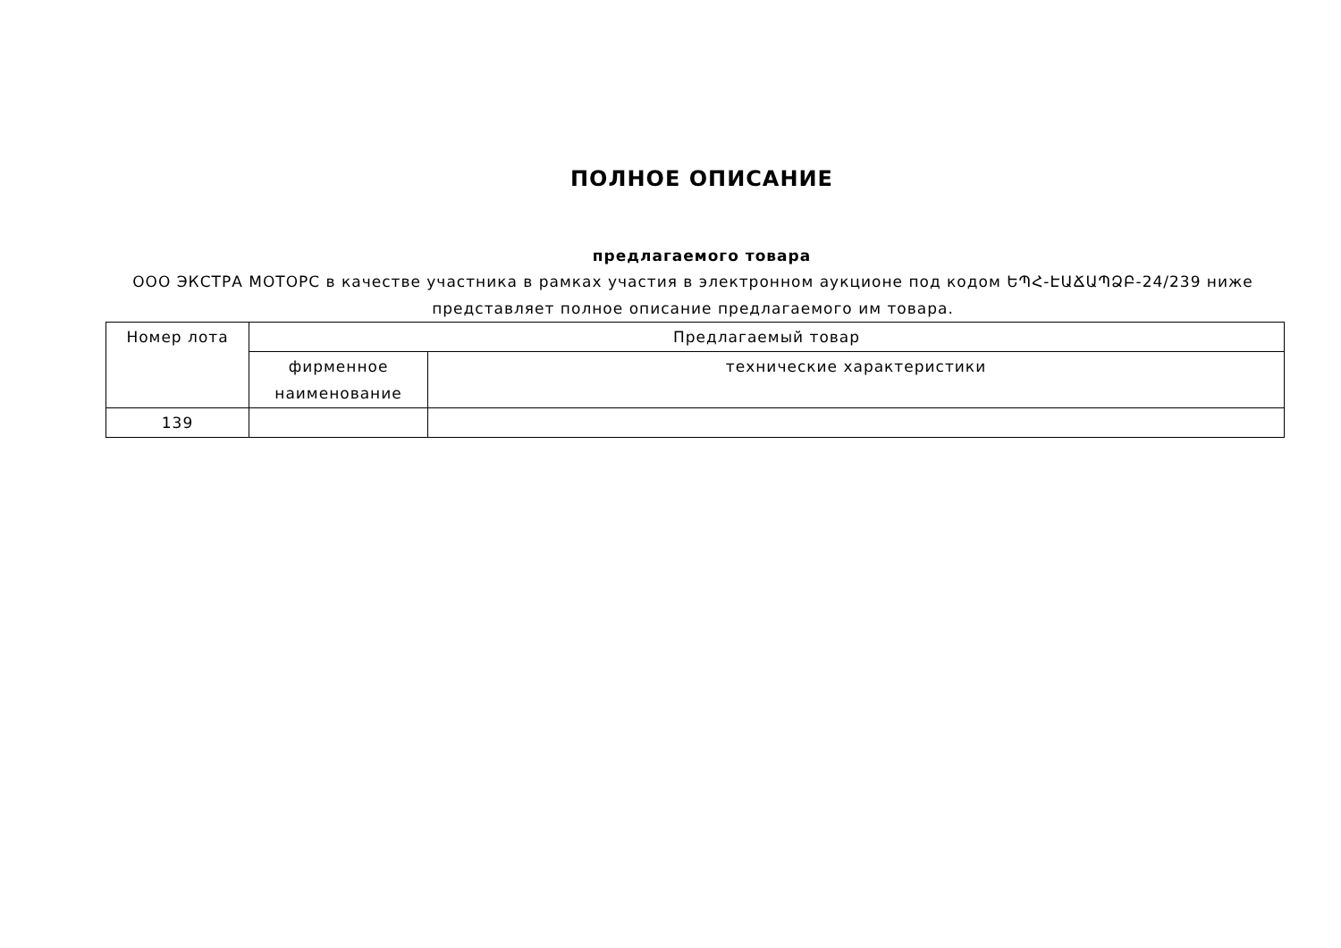ПОЛНОЕ ОПИСАНИЕ
предлагаемого товара
ООО ЭКСТРА МОТОРС в качестве участника в рамках участия в электронном аукционе под кодом ԵՊՀ-ԷԱՃԱՊՁԲ-24/239 ниже представляет полное описание предлагаемого им товара.
| Номер лота | Предлагаемый товар | |
| | фирменное наименование | технические характеристики |
| 139 | | |